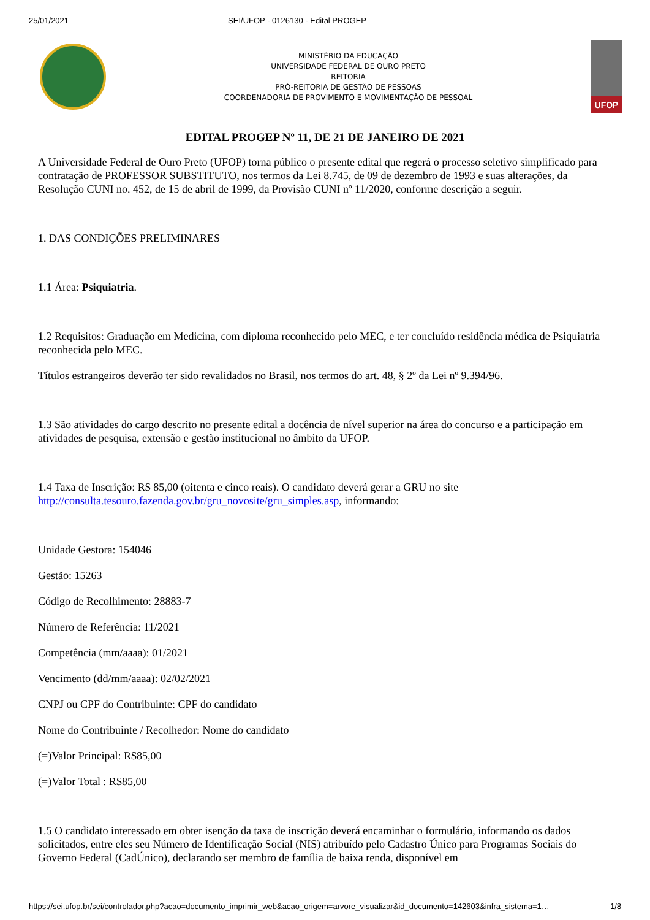25/01/2021 SEI/UFOP - 0126130 - Edital PROGEP
MINISTÉRIO DA EDUCAÇÃO
UNIVERSIDADE FEDERAL DE OURO PRETO
REITORIA
PRÓ-REITORIA DE GESTÃO DE PESSOAS
COORDENADORIA DE PROVIMENTO E MOVIMENTAÇÃO DE PESSOAL
UFOP
EDITAL PROGEP Nº 11, DE 21 DE JANEIRO DE 2021
A Universidade Federal de Ouro Preto (UFOP) torna público o presente edital que regerá o processo seletivo simplificado para contratação de PROFESSOR SUBSTITUTO, nos termos da Lei 8.745, de 09 de dezembro de 1993 e suas alterações, da Resolução CUNI no. 452, de 15 de abril de 1999, da Provisão CUNI nº 11/2020, conforme descrição a seguir.
1. DAS CONDIÇÕES PRELIMINARES
1.1 Área: Psiquiatria.
1.2 Requisitos: Graduação em Medicina, com diploma reconhecido pelo MEC, e ter concluído residência médica de Psiquiatria reconhecida pelo MEC.
Títulos estrangeiros deverão ter sido revalidados no Brasil, nos termos do art. 48, § 2º da Lei nº 9.394/96.
1.3 São atividades do cargo descrito no presente edital a docência de nível superior na área do concurso e a participação em atividades de pesquisa, extensão e gestão institucional no âmbito da UFOP.
1.4 Taxa de Inscrição: R$ 85,00 (oitenta e cinco reais). O candidato deverá gerar a GRU no site http://consulta.tesouro.fazenda.gov.br/gru_novosite/gru_simples.asp, informando:
Unidade Gestora: 154046
Gestão: 15263
Código de Recolhimento: 28883-7
Número de Referência: 11/2021
Competência (mm/aaaa): 01/2021
Vencimento (dd/mm/aaaa): 02/02/2021
CNPJ ou CPF do Contribuinte: CPF do candidato
Nome do Contribuinte / Recolhedor: Nome do candidato
(=)Valor Principal: R$85,00
(=)Valor Total : R$85,00
1.5 O candidato interessado em obter isenção da taxa de inscrição deverá encaminhar o formulário, informando os dados solicitados, entre eles seu Número de Identificação Social (NIS) atribuído pelo Cadastro Único para Programas Sociais do Governo Federal (CadÚnico), declarando ser membro de família de baixa renda, disponível em
https://sei.ufop.br/sei/controlador.php?acao=documento_imprimir_web&acao_origem=arvore_visualizar&id_documento=142603&infra_sistema=1… 1/8